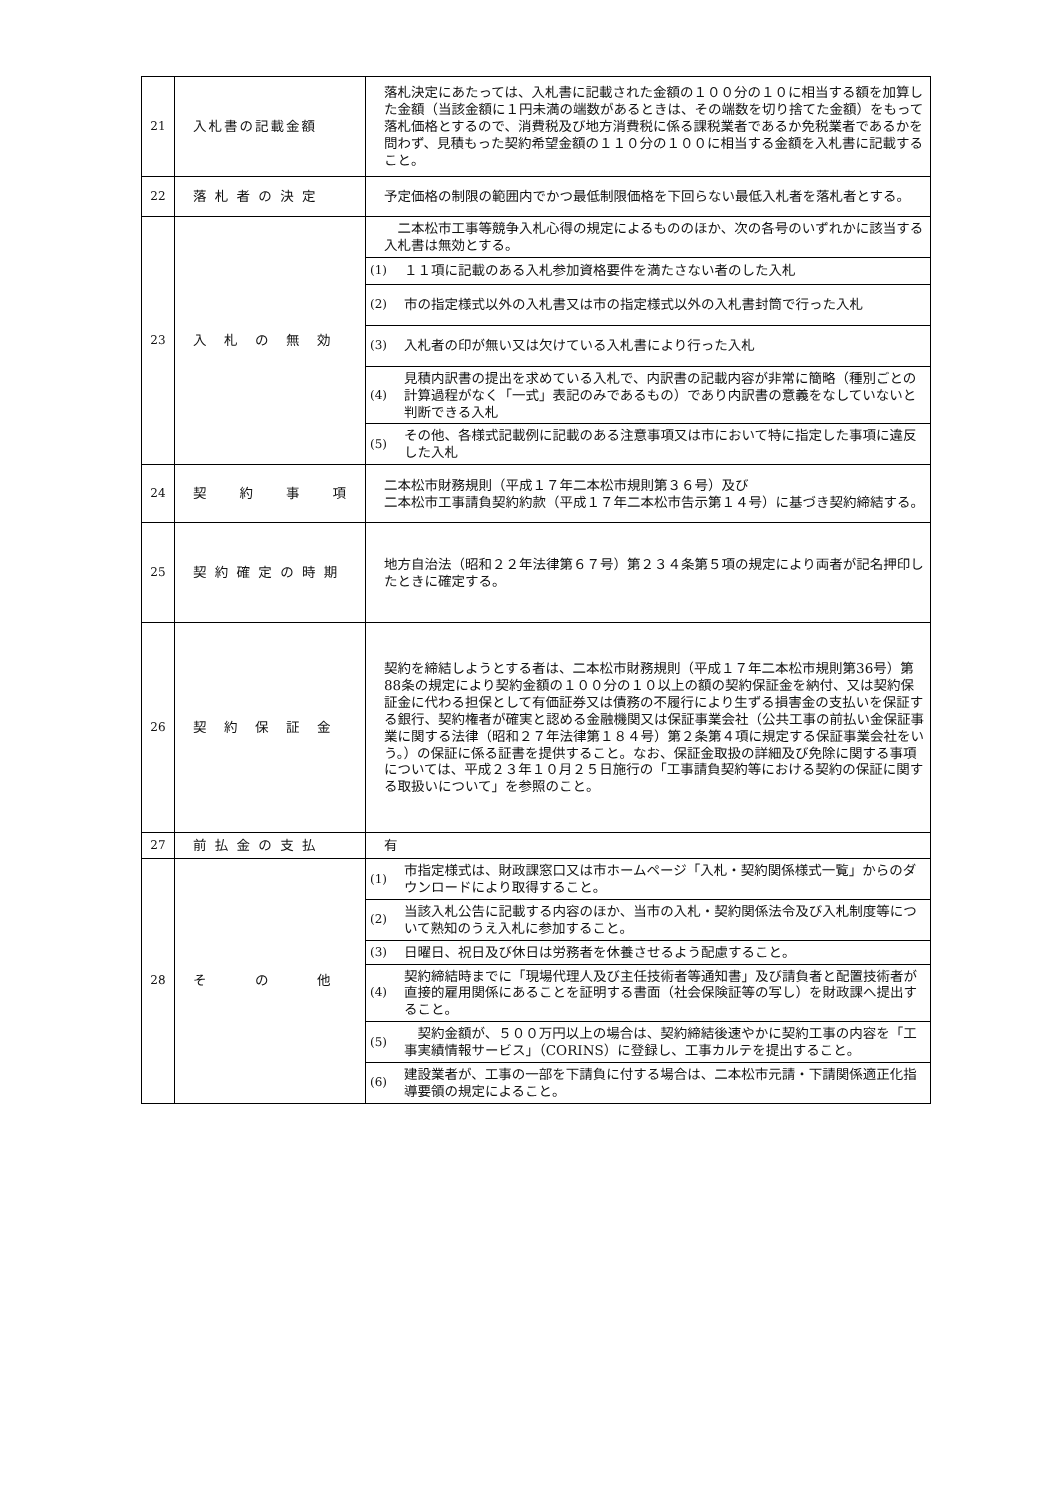| 21 | 入札書の記載金額 | 落札決定にあたっては、入札書に記載された金額の１００分の１０に相当する額を加算した金額（当該金額に１円未満の端数があるときは、その端数を切り捨てた金額）をもって落札価格とするので、消費税及び地方消費税に係る課税業者であるか免税業者であるかを問わず、見積もった契約希望金額の１１０分の１００に相当する金額を入札書に記載すること。 |
| 22 | 落 札 者 の 決 定 | 予定価格の制限の範囲内でかつ最低制限価格を下回らない最低入札者を落札者とする。 |
| 23 | 入 札 の 無 効 | 二本松市工事等競争入札心得の規定によるもののほか、次の各号のいずれかに該当する入札書は無効とする。 (1) １１項に記載のある入札参加資格要件を満たさない者のした入札 (2) 市の指定様式以外の入札書又は市の指定様式以外の入札書封筒で行った入札 (3) 入札者の印が無い又は欠けている入札書により行った入札 (4) 見積内訳書の提出を求めている入札で、内訳書の記載内容が非常に簡略（種別ごとの計算過程がなく「一式」表記のみであるもの）であり内訳書の意義をなしていないと判断できる入札 (5) その他、各様式記載例に記載のある注意事項又は市において特に指定した事項に違反した入札 |
| 24 | 契 約 事 項 | 二本松市財務規則（平成１７年二本松市規則第３６号）及び 二本松市工事請負契約約款（平成１７年二本松市告示第１４号）に基づき契約締結する。 |
| 25 | 契 約 確 定 の 時 期 | 地方自治法（昭和２２年法律第６７号）第２３４条第５項の規定により両者が記名押印したときに確定する。 |
| 26 | 契 約 保 証 金 | 契約を締結しようとする者は、二本松市財務規則（平成１７年二本松市規則第36号）第88条の規定により契約金額の１００分の１０以上の額の契約保証金を納付、又は契約保証金に代わる担保として有価証券又は債務の不履行により生ずる損害金の支払いを保証する銀行、契約権者が確実と認める金融機関又は保証事業会社（公共工事の前払い金保証事業に関する法律（昭和２７年法律第１８４号）第２条第４項に規定する保証事業会社をいう。）の保証に係る証書を提供すること。なお、保証金取扱の詳細及び免除に関する事項については、平成２３年１０月２５日施行の「工事請負契約等における契約の保証に関する取扱いについて」を参照のこと。 |
| 27 | 前 払 金 の 支 払 | 有 |
| 28 | そ の 他 | (1) 市指定様式は、財政課窓口又は市ホームページ「入札・契約関係様式一覧」からのダウンロードにより取得すること。 (2) 当該入札公告に記載する内容のほか、当市の入札・契約関係法令及び入札制度等について熟知のうえ入札に参加すること。 (3) 日曜日、祝日及び休日は労務者を休養させるよう配慮すること。 (4) 契約締結時までに「現場代理人及び主任技術者等通知書」及び請負者と配置技術者が直接的雇用関係にあることを証明する書面（社会保険証等の写し）を財政課へ提出すること。 (5) 契約金額が、５００万円以上の場合は、契約締結後速やかに契約工事の内容を「工事実績情報サービス」（CORINS）に登録し、工事カルテを提出すること。 (6) 建設業者が、工事の一部を下請負に付する場合は、二本松市元請・下請関係適正化指導要領の規定によること。 |